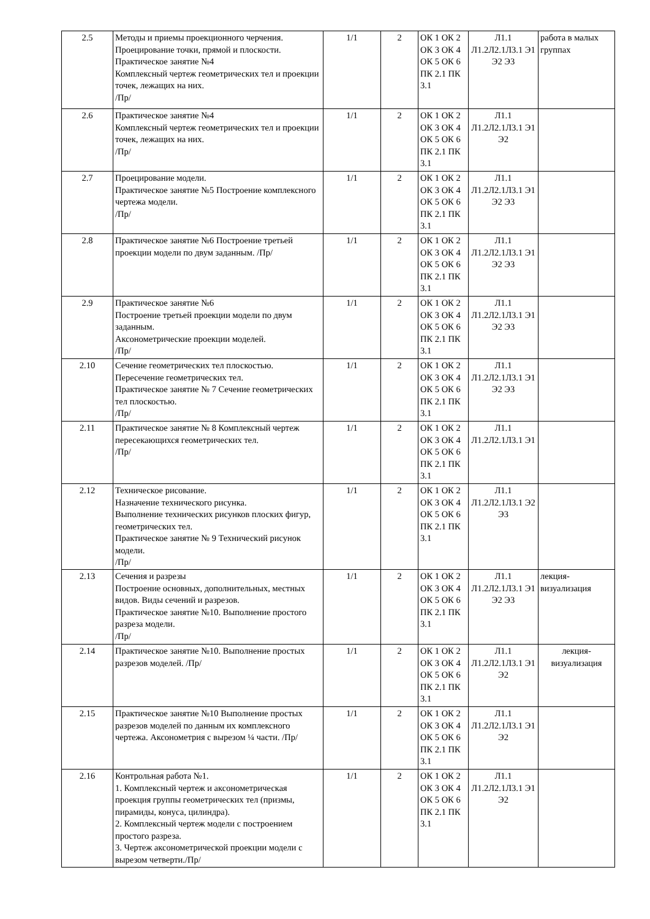| 2.5 | Методы и приемы проекционного черчения. Проецирование точки, прямой и плоскости. Практическое занятие №4 Комплексный чертеж геометрических тел и проекции точек, лежащих на них. /Пр/ | 1/1 | 2 | ОК 1 ОК 2 ОК 3 ОК 4 ОК 5 ОК 6 ПК 2.1 ПК 3.1 | Л1.1 Л1.2Л2.1Л3.1 Э1 Э2 Э3 | работа в малых группах |
| 2.6 | Практическое занятие №4 Комплексный чертеж геометрических тел и проекции точек, лежащих на них. /Пр/ | 1/1 | 2 | ОК 1 ОК 2 ОК 3 ОК 4 ОК 5 ОК 6 ПК 2.1 ПК 3.1 | Л1.1 Л1.2Л2.1Л3.1 Э1 Э2 | |
| 2.7 | Проецирование модели. Практическое занятие №5 Построение комплексного чертежа модели. /Пр/ | 1/1 | 2 | ОК 1 ОК 2 ОК 3 ОК 4 ОК 5 ОК 6 ПК 2.1 ПК 3.1 | Л1.1 Л1.2Л2.1Л3.1 Э1 Э2 Э3 | |
| 2.8 | Практическое занятие №6 Построение третьей проекции модели по двум заданным. /Пр/ | 1/1 | 2 | ОК 1 ОК 2 ОК 3 ОК 4 ОК 5 ОК 6 ПК 2.1 ПК 3.1 | Л1.1 Л1.2Л2.1Л3.1 Э1 Э2 Э3 | |
| 2.9 | Практическое занятие №6 Построение третьей проекции модели по двум заданным. Аксонометрические проекции моделей. /Пр/ | 1/1 | 2 | ОК 1 ОК 2 ОК 3 ОК 4 ОК 5 ОК 6 ПК 2.1 ПК 3.1 | Л1.1 Л1.2Л2.1Л3.1 Э1 Э2 Э3 | |
| 2.10 | Сечение геометрических тел плоскостью. Пересечение геометрических тел. Практическое занятие № 7 Сечение геометрических тел плоскостью. /Пр/ | 1/1 | 2 | ОК 1 ОК 2 ОК 3 ОК 4 ОК 5 ОК 6 ПК 2.1 ПК 3.1 | Л1.1 Л1.2Л2.1Л3.1 Э1 Э2 Э3 | |
| 2.11 | Практическое занятие № 8 Комплексный чертеж пересекающихся геометрических тел. /Пр/ | 1/1 | 2 | ОК 1 ОК 2 ОК 3 ОК 4 ОК 5 ОК 6 ПК 2.1 ПК 3.1 | Л1.1 Л1.2Л2.1Л3.1 Э1 | |
| 2.12 | Техническое рисование. Назначение технического рисунка. Выполнение технических рисунков плоских фигур, геометрических тел. Практическое занятие № 9 Технический рисунок модели. /Пр/ | 1/1 | 2 | ОК 1 ОК 2 ОК 3 ОК 4 ОК 5 ОК 6 ПК 2.1 ПК 3.1 | Л1.1 Л1.2Л2.1Л3.1 Э2 Э3 | |
| 2.13 | Сечения и разрезы Построение основных, дополнительных, местных видов. Виды сечений и разрезов. Практическое занятие №10. Выполнение простого разреза модели. /Пр/ | 1/1 | 2 | ОК 1 ОК 2 ОК 3 ОК 4 ОК 5 ОК 6 ПК 2.1 ПК 3.1 | Л1.1 Л1.2Л2.1Л3.1 Э1 Э2 Э3 | лекция-визуализация |
| 2.14 | Практическое занятие №10. Выполнение простых разрезов моделей. /Пр/ | 1/1 | 2 | ОК 1 ОК 2 ОК 3 ОК 4 ОК 5 ОК 6 ПК 2.1 ПК 3.1 | Л1.1 Л1.2Л2.1Л3.1 Э1 Э2 | лекция-визуализация |
| 2.15 | Практическое занятие №10 Выполнение простых разрезов моделей по данным их комплексного чертежа. Аксонометрия с вырезом ¼ части. /Пр/ | 1/1 | 2 | ОК 1 ОК 2 ОК 3 ОК 4 ОК 5 ОК 6 ПК 2.1 ПК 3.1 | Л1.1 Л1.2Л2.1Л3.1 Э1 Э2 | |
| 2.16 | Контрольная работа №1. 1. Комплексный чертеж и аксонометрическая проекция группы геометрических тел (призмы, пирамиды, конуса, цилиндра). 2. Комплексный чертеж модели с построением простого разреза. 3. Чертеж аксонометрической проекции модели с вырезом четверти./Пр/ | 1/1 | 2 | ОК 1 ОК 2 ОК 3 ОК 4 ОК 5 ОК 6 ПК 2.1 ПК 3.1 | Л1.1 Л1.2Л2.1Л3.1 Э1 Э2 | |